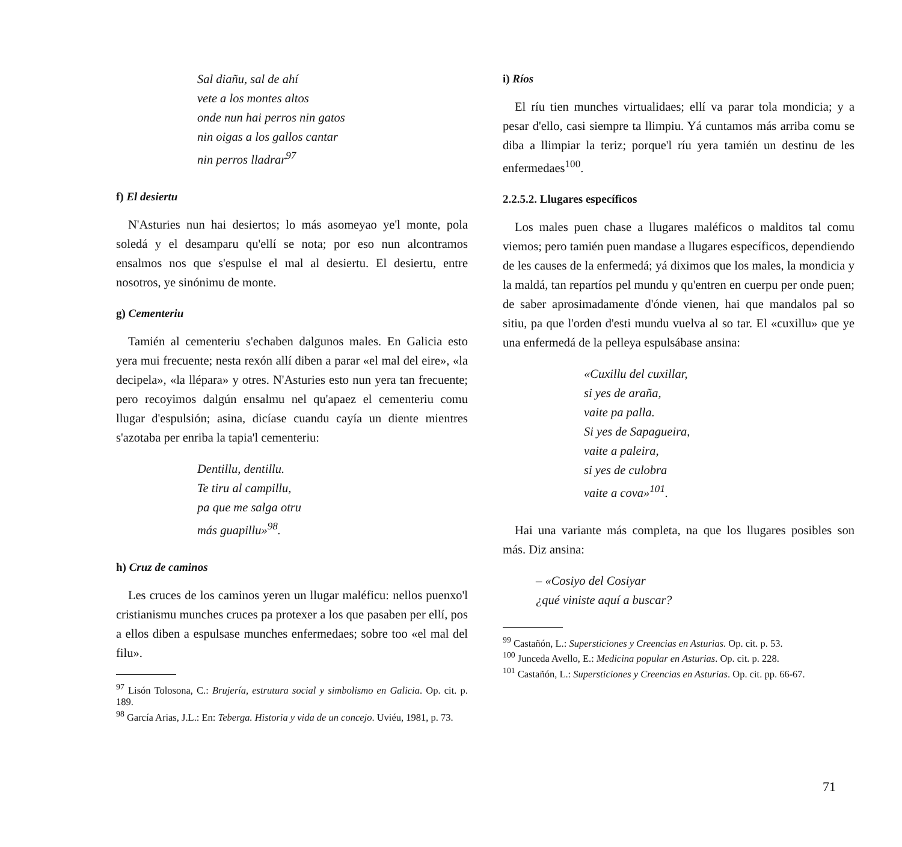Sal diañu, sal de ahí
vete a los montes altos
onde nun hai perros nin gatos
nin oigas a los gallos cantar
nin perros lladrar<sup>97</sup>
f) El desiertu
N'Asturies nun hai desiertos; lo más asomeyao ye'l monte, pola soledá y el desamparu qu'ellí se nota; por eso nun alcontramos ensalmos nos que s'espulse el mal al desiertu. El desiertu, entre nosotros, ye sinónimu de monte.
g) Cementeriu
Tamién al cementeriu s'echaben dalgunos males. En Galicia esto yera mui frecuente; nesta rexón allí diben a parar «el mal del eire», «la decipela», «la llépara» y otres. N'Asturies esto nun yera tan frecuente; pero recoyimos dalgún ensalmu nel qu'apaez el cementeriu comu llugar d'espulsión; asina, dicíase cuandu cayía un diente mientres s'azotaba per enriba la tapia'l cementeriu:
Dentillu, dentillu.
Te tiru al campillu,
pa que me salga otru
más guapillu»<sup>98</sup>.
h) Cruz de caminos
Les cruces de los caminos yeren un llugar maléficu: nellos puenxo'l cristianismu munches cruces pa protexer a los que pasaben per ellí, pos a ellos diben a espulsase munches enfermedaes; sobre too «el mal del filu».
<sup>97</sup> Lisón Tolosona, C.: Brujería, estrutura social y simbolismo en Galicia. Op. cit. p. 189.
<sup>98</sup> García Arias, J.L.: En: Teberga. Historia y vida de un concejo. Uviéu, 1981, p. 73.
i) Ríos
El ríu tien munches virtualidaes; ellí va parar tola mondicia; y a pesar d'ello, casi siempre ta llimpiu. Yá cuntamos más arriba comu se diba a llimpiar la teriz; porque'l ríu yera tamién un destinu de les enfermedaes<sup>100</sup>.
2.2.5.2. Llugares específicos
Los males puen chase a llugares maléficos o malditos tal comu viemos; pero tamién puen mandase a llugares específicos, dependiendo de les causes de la enfermedá; yá diximos que los males, la mondicia y la maldá, tan repartíos pel mundu y qu'entren en cuerpu per onde puen; de saber aprosimadamente d'ónde vienen, hai que mandalos pal so sitiu, pa que l'orden d'esti mundu vuelva al so tar. El «cuxillu» que ye una enfermedá de la pelleya espulsábase ansina:
«Cuxillu del cuxillar,
si yes de araña,
vaite pa palla.
Si yes de Sapagueira,
vaite a paleira,
si yes de culobra
vaite a cova»<sup>101</sup>.
Hai una variante más completa, na que los llugares posibles son más. Diz ansina:
– «Cosiyo del Cosiyar
¿qué viniste aquí a buscar?
<sup>99</sup> Castañón, L.: Supersticiones y Creencias en Asturias. Op. cit. p. 53.
<sup>100</sup> Junceda Avello, E.: Medicina popular en Asturias. Op. cit. p. 228.
<sup>101</sup> Castañón, L.: Supersticiones y Creencias en Asturias. Op. cit. pp. 66-67.
71